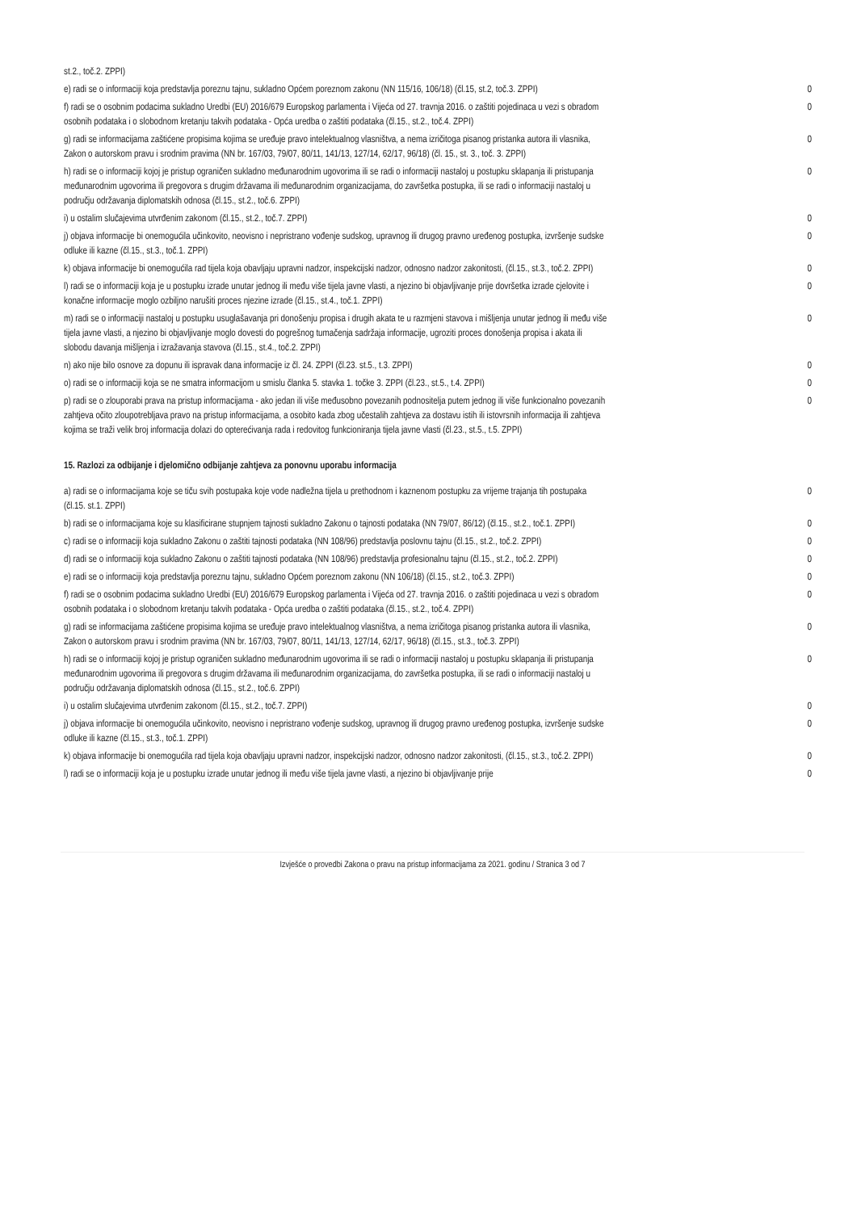| st.2., toč.2. ZPPI) | |
| e) radi se o informaciji koja predstavlja poreznu tajnu, sukladno Općem poreznom zakonu (NN 115/16, 106/18) (čl.15, st.2, toč.3. ZPPI) | 0 |
| f) radi se o osobnim podacima sukladno Uredbi (EU) 2016/679 Europskog parlamenta i Vijeća od 27. travnja 2016. o zaštiti pojedinaca u vezi s obradom osobnih podataka i o slobodnom kretanju takvih podataka - Opća uredba o zaštiti podataka (čl.15., st.2., toč.4. ZPPI) | 0 |
| g) radi se informacijama zaštićene propisima kojima se uređuje pravo intelektualnog vlasništva, a nema izričitoga pisanog pristanka autora ili vlasnika, Zakon o autorskom pravu i srodnim pravima (NN br. 167/03, 79/07, 80/11, 141/13, 127/14, 62/17, 96/18) (čl. 15., st. 3., toč. 3. ZPPI) | 0 |
| h) radi se o informaciji kojoj je pristup ograničen sukladno međunarodnim ugovorima ili se radi o informaciji nastaloj u postupku sklapanja ili pristupanja međunarodnim ugovorima ili pregovora s drugim državama ili međunarodnim organizacijama, do završetka postupka, ili se radi o informaciji nastaloj u području održavanja diplomatskih odnosa (čl.15., st.2., toč.6. ZPPI) | 0 |
| i) u ostalim slučajevima utvrđenim zakonom (čl.15., st.2., toč.7. ZPPI) | 0 |
| j) objava informacije bi onemogućila učinkovito, neovisno i nepristrano vođenje sudskog, upravnog ili drugog pravno uređenog postupka, izvršenje sudske odluke ili kazne (čl.15., st.3., toč.1. ZPPI) | 0 |
| k) objava informacije bi onemogućila rad tijela koja obavljaju upravni nadzor, inspekcijski nadzor, odnosno nadzor zakonitosti, (čl.15., st.3., toč.2. ZPPI) | 0 |
| l) radi se o informaciji koja je u postupku izrade unutar jednog ili među više tijela javne vlasti, a njezino bi objavljivanje prije dovršetka izrade cjelovite i konačne informacije moglo ozbiljno narušiti proces njezine izrade (čl.15., st.4., toč.1. ZPPI) | 0 |
| m) radi se o informaciji nastaloj u postupku usuglašavanja pri donošenju propisa i drugih akata te u razmjeni stavova i mišljenja unutar jednog ili među više tijela javne vlasti, a njezino bi objavljivanje moglo dovesti do pogrešnog tumačenja sadržaja informacije, ugroziti proces donošenja propisa i akata ili slobodu davanja mišljenja i izražavanja stavova (čl.15., st.4., toč.2. ZPPI) | 0 |
| n) ako nije bilo osnove za dopunu ili ispravak dana informacije iz čl. 24. ZPPI (čl.23. st.5., t.3. ZPPI) | 0 |
| o) radi se o informaciji koja se ne smatra informacijom u smislu članka 5. stavka 1. točke 3. ZPPI (čl.23., st.5., t.4. ZPPI) | 0 |
| p) radi se o zlouporabi prava na pristup informacijama - ako jedan ili više međusobno povezanih podnositelja putem jednog ili više funkcionalno povezanih zahtjeva očito zloupotrebljava pravo na pristup informacijama, a osobito kada zbog učestalih zahtjeva za dostavu istih ili istovrsnih informacija ili zahtjeva kojima se traži velik broj informacija dolazi do opterećivanja rada i redovitog funkcioniranja tijela javne vlasti (čl.23., st.5., t.5. ZPPI) | 0 |
15. Razlozi za odbijanje i djelomično odbijanje zahtjeva za ponovnu uporabu informacija
| a) radi se o informacijama koje se tiču svih postupaka koje vode nadležna tijela u prethodnom i kaznenom postupku za vrijeme trajanja tih postupaka (čl.15. st.1. ZPPI) | 0 |
| b) radi se o informacijama koje su klasificirane stupnjem tajnosti sukladno Zakonu o tajnosti podataka (NN 79/07, 86/12) (čl.15., st.2., toč.1. ZPPI) | 0 |
| c) radi se o informaciji koja sukladno Zakonu o zaštiti tajnosti podataka (NN 108/96) predstavlja poslovnu tajnu (čl.15., st.2., toč.2. ZPPI) | 0 |
| d) radi se o informaciji koja sukladno Zakonu o zaštiti tajnosti podataka (NN 108/96) predstavlja profesionalnu tajnu (čl.15., st.2., toč.2. ZPPI) | 0 |
| e) radi se o informaciji koja predstavlja poreznu tajnu, sukladno Općem poreznom zakonu (NN 106/18) (čl.15., st.2., toč.3. ZPPI) | 0 |
| f) radi se o osobnim podacima sukladno Uredbi (EU) 2016/679 Europskog parlamenta i Vijeća od 27. travnja 2016. o zaštiti pojedinaca u vezi s obradom osobnih podataka i o slobodnom kretanju takvih podataka - Opća uredba o zaštiti podataka (čl.15., st.2., toč.4. ZPPI) | 0 |
| g) radi se informacijama zaštićene propisima kojima se uređuje pravo intelektualnog vlasništva, a nema izričitoga pisanog pristanka autora ili vlasnika, Zakon o autorskom pravu i srodnim pravima (NN br. 167/03, 79/07, 80/11, 141/13, 127/14, 62/17, 96/18) (čl.15., st.3., toč.3. ZPPI) | 0 |
| h) radi se o informaciji kojoj je pristup ograničen sukladno međunarodnim ugovorima ili se radi o informaciji nastaloj u postupku sklapanja ili pristupanja međunarodnim ugovorima ili pregovora s drugim državama ili međunarodnim organizacijama, do završetka postupka, ili se radi o informaciji nastaloj u području održavanja diplomatskih odnosa (čl.15., st.2., toč.6. ZPPI) | 0 |
| i) u ostalim slučajevima utvrđenim zakonom (čl.15., st.2., toč.7. ZPPI) | 0 |
| j) objava informacije bi onemogućila učinkovito, neovisno i nepristrano vođenje sudskog, upravnog ili drugog pravno uređenog postupka, izvršenje sudske odluke ili kazne (čl.15., st.3., toč.1. ZPPI) | 0 |
| k) objava informacije bi onemogućila rad tijela koja obavljaju upravni nadzor, inspekcijski nadzor, odnosno nadzor zakonitosti, (čl.15., st.3., toč.2. ZPPI) | 0 |
| l) radi se o informaciji koja je u postupku izrade unutar jednog ili među više tijela javne vlasti, a njezino bi objavljivanje prije | 0 |
Izvješće o provedbi Zakona o pravu na pristup informacijama za 2021. godinu / Stranica 3 od 7